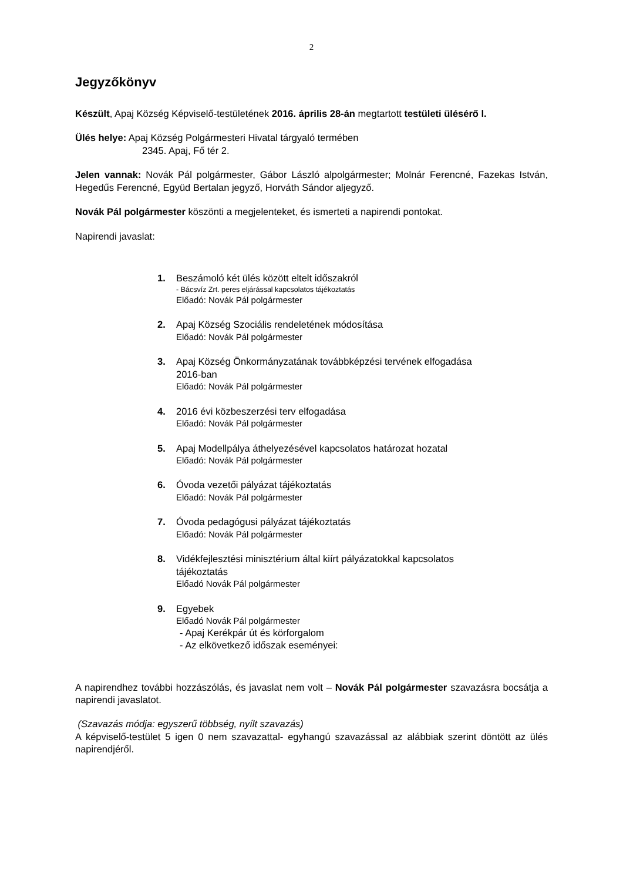2
Jegyzőkönyv
Készült, Apaj Község Képviselő-testületének 2016. április 28-án megtartott testületi ülésérő l.
Ülés helye: Apaj Község Polgármesteri Hivatal tárgyaló termében
2345. Apaj, Fő tér 2.
Jelen vannak: Novák Pál polgármester, Gábor László alpolgármester; Molnár Ferencné, Fazekas István, Hegedűs Ferencné, Együd Bertalan jegyző, Horváth Sándor aljegyző.
Novák Pál polgármester köszönti a megjelenteket, és ismerteti a napirendi pontokat.
Napirendi javaslat:
1. Beszámoló két ülés között eltelt időszakról
- Bácsvíz Zrt. peres eljárással kapcsolatos tájékoztatás
Előadó: Novák Pál polgármester
2. Apaj Község Szociális rendeletének módosítása
Előadó: Novák Pál polgármester
3. Apaj Község Önkormányzatának továbbképzési tervének elfogadása
2016-ban
Előadó: Novák Pál polgármester
4. 2016 évi közbeszerzési terv elfogadása
Előadó: Novák Pál polgármester
5. Apaj Modellpálya áthelyezésével kapcsolatos határozat hozatal
Előadó: Novák Pál polgármester
6. Óvoda vezetői pályázat tájékoztatás
Előadó: Novák Pál polgármester
7. Óvoda pedagógusi pályázat tájékoztatás
Előadó: Novák Pál polgármester
8. Vidékfejlesztési minisztérium által kiírt pályázatokkal kapcsolatos
tájékoztatás
Előadó Novák Pál polgármester
9. Egyebek
Előadó Novák Pál polgármester
- Apaj Kerékpár út és körforgalom
- Az elkövetkező időszak eseményei:
A napirendhez további hozzászólás, és javaslat nem volt – Novák Pál polgármester szavazásra bocsátja a napirendi javaslatot.
(Szavazás módja: egyszerű többség, nyílt szavazás)
A képviselő-testület 5 igen 0 nem szavazattal- egyhangú szavazással az alábbiak szerint döntött az ülés napirendjéről.